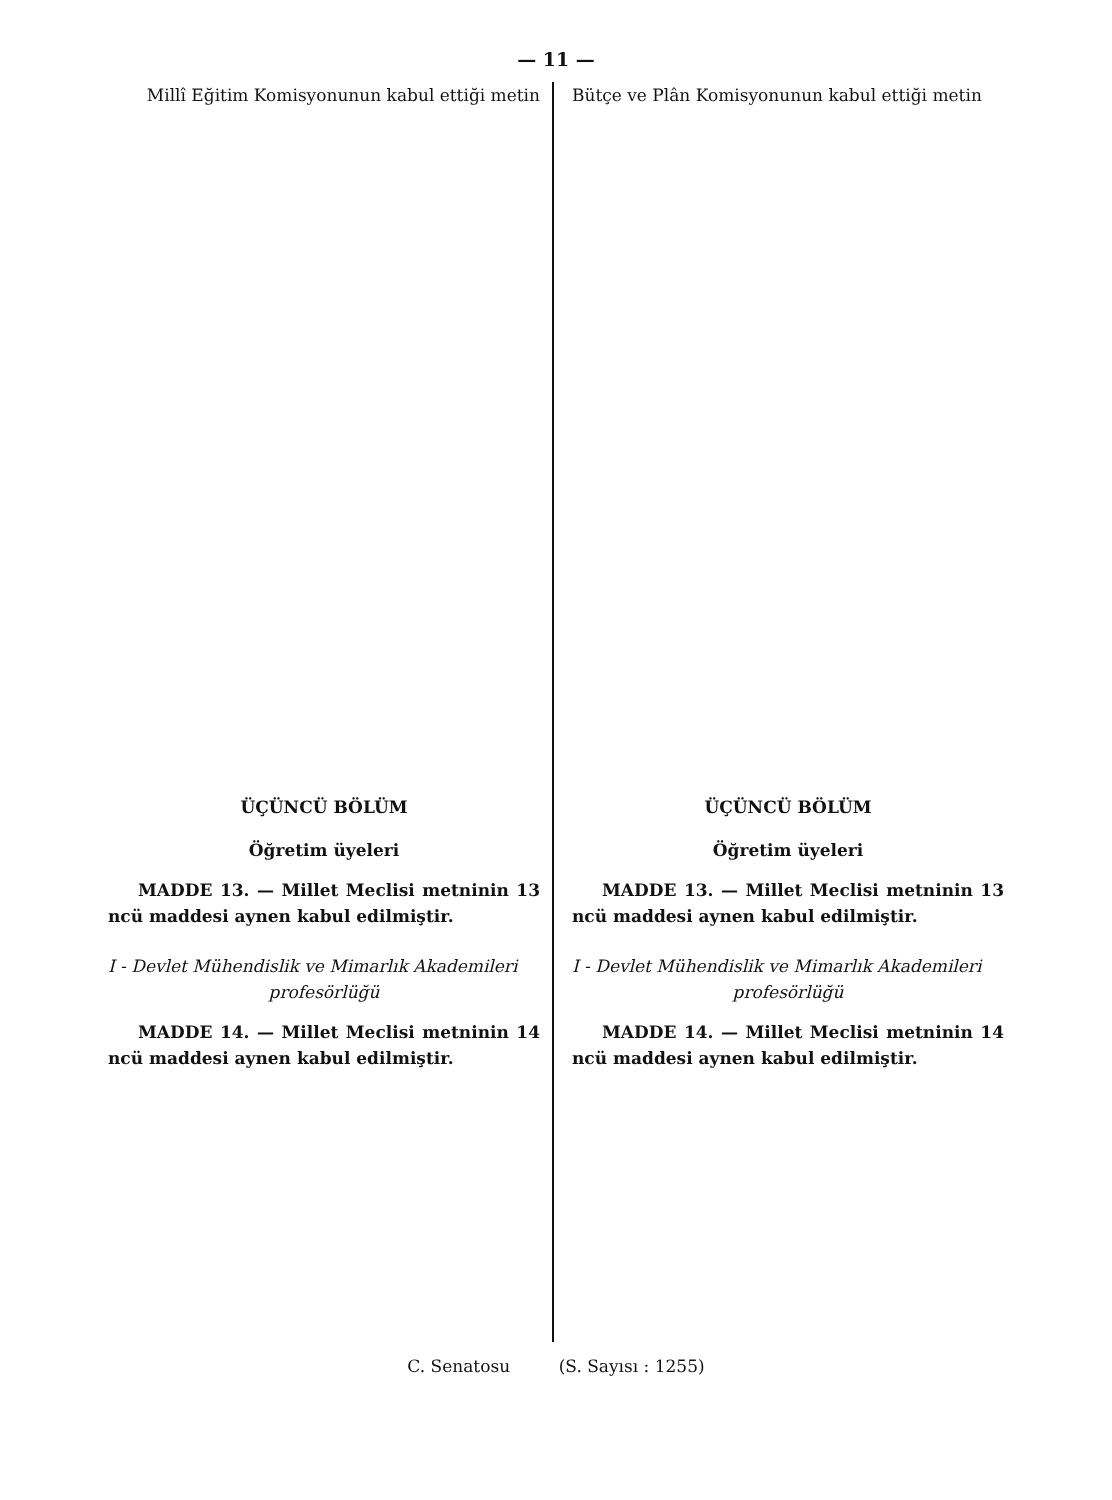— 11 —
Millî Eğitim Komisyonunun kabul ettiği metin
ÜÇÜNCÜ BÖLÜM
Öğretim üyeleri
MADDE 13. — Millet Meclisi metninin 13 ncü maddesi aynen kabul edilmiştir.
I - Devlet Mühendislik ve Mimarlık Akademileri
profesörlüğü
MADDE 14. — Millet Meclisi metninin 14 ncü maddesi aynen kabul edilmiştir.
Bütçe ve Plân Komisyonunun kabul ettiği metin
ÜÇÜNCÜ BÖLÜM
Öğretim üyeleri
MADDE 13. — Millet Meclisi metninin 13 ncü maddesi aynen kabul edilmiştir.
I - Devlet Mühendislik ve Mimarlık Akademileri
profesörlüğü
MADDE 14. — Millet Meclisi metninin 14 ncü maddesi aynen kabul edilmiştir.
C. Senatosu (S. Sayısı : 1255)